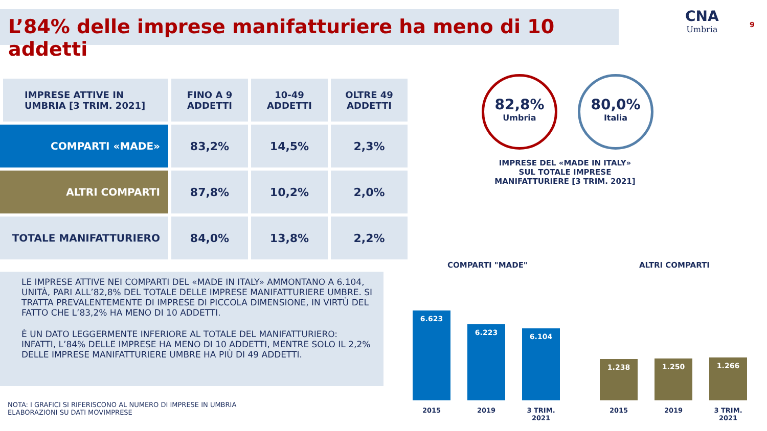L’84% delle imprese manifatturiere ha meno di 10 addetti CNA
Umbria
9
| IMPRESE ATTIVE IN UMBRIA [3 TRIM. 2021] | FINO A 9 ADDETTI | 10-49 ADDETTI | OLTRE 49 ADDETTI |
| --- | --- | --- | --- |
| COMPARTI «MADE» | 83,2% | 14,5% | 2,3% |
| ALTRI COMPARTI | 87,8% | 10,2% | 2,0% |
| TOTALE MANIFATTURIERO | 84,0% | 13,8% | 2,2% |
LE IMPRESE ATTIVE NEI COMPARTI DEL «MADE IN ITALY» AMMONTANO A 6.104, UNITÀ, PARI ALL’82,8% DEL TOTALE DELLE IMPRESE MANIFATTURIERE UMBRE. SI TRATTA PREVALENTEMENTE DI IMPRESE DI PICCOLA DIMENSIONE, IN VIRTÙ DEL FATTO CHE L’83,2% HA MENO DI 10 ADDETTI.
È UN DATO LEGGERMENTE INFERIORE AL TOTALE DEL MANIFATTURIERO: INFATTI, L’84% DELLE IMPRESE HA MENO DI 10 ADDETTI, MENTRE SOLO IL 2,2% DELLE IMPRESE MANIFATTURIERE UMBRE HA PIÙ DI 49 ADDETTI.
NOTA: I GRAFICI SI RIFERISCONO AL NUMERO DI IMPRESE IN UMBRIA
ELABORAZIONI SU DATI MOVIMPRESE
82,8%
Umbria
80,0%
Italia
IMPRESE DEL «MADE IN ITALY» SUL TOTALE IMPRESE MANIFATTURIERE [3 TRIM. 2021]
COMPARTI "MADE"
6.623
6.223
6.104
2015 2019 3 TRIM. 2021
ALTRI COMPARTI
1.238
1.250
1.266
2015 2019 3 TRIM. 2021